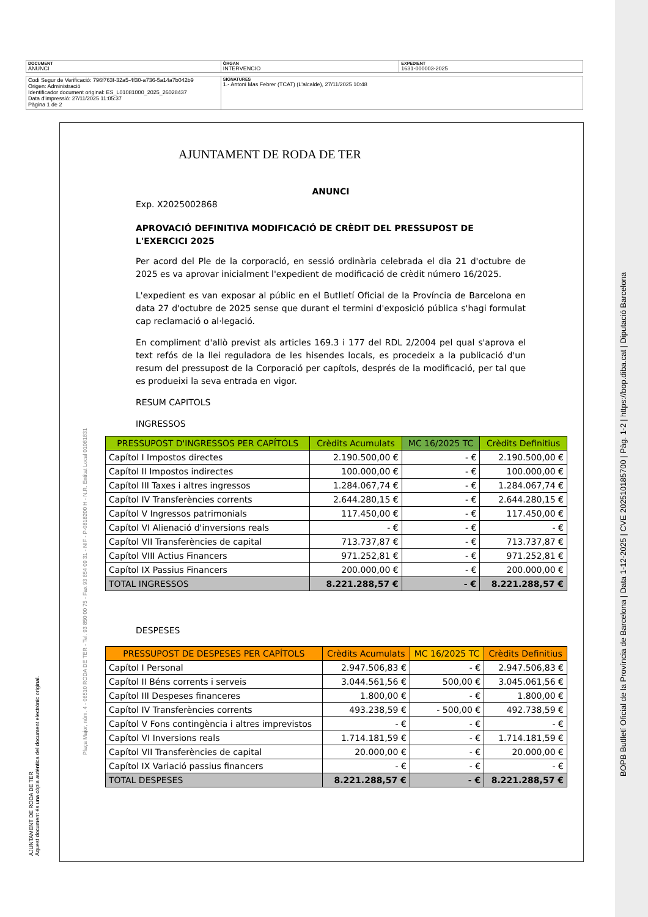| DOCUMENT ANUNCI | ÒRGAN INTERVENCIO | EXPEDIENT 1631-000003-2025 |
| Codi Segur de Verificació: 796f763f-32a5-4f30-a736-5a14a7b042b9 Origen: Administració Identificador document original: ES_L01081000_2025_26028437 Data d'impressió: 27/11/2025 11:05:37 Pàgina 1 de 2 | SIGNATURES 1.- Antoni Mas Febrer (TCAT) (L'alcalde), 27/11/2025 10:48 |
AJUNTAMENT DE RODA DE TER
ANUNCI
Exp. X2025002868
APROVACIÓ DEFINITIVA MODIFICACIÓ DE CRÈDIT DEL PRESSUPOST DE L'EXERCICI 2025
Per acord del Ple de la corporació, en sessió ordinària celebrada el dia 21 d'octubre de 2025 es va aprovar inicialment l'expedient de modificació de crèdit número 16/2025.
L'expedient es van exposar al públic en el Butlletí Oficial de la Província de Barcelona en data 27 d'octubre de 2025 sense que durant el termini d'exposició pública s'hagi formulat cap reclamació o al·legació.
En compliment d'allò previst als articles 169.3 i 177 del RDL 2/2004 pel qual s'aprova el text refós de la llei reguladora de les hisendes locals, es procedeix a la publicació d'un resum del pressupost de la Corporació per capítols, després de la modificació, per tal que es produeixi la seva entrada en vigor.
RESUM CAPITOLS
INGRESSOS
| PRESSUPOST D'INGRESSOS PER CAPÍTOLS | Crèdits Acumulats | MC 16/2025 TC | Crèdits Definitius |
| --- | --- | --- | --- |
| Capítol I Impostos directes | 2.190.500,00 € | - € | 2.190.500,00 € |
| Capítol II Impostos indirectes | 100.000,00 € | - € | 100.000,00 € |
| Capítol III Taxes i altres ingressos | 1.284.067,74 € | - € | 1.284.067,74 € |
| Capítol IV Transferències corrents | 2.644.280,15 € | - € | 2.644.280,15 € |
| Capítol V Ingressos patrimonials | 117.450,00 € | - € | 117.450,00 € |
| Capítol VI Alienació d'inversions reals | - € | - € | - € |
| Capítol VII Transferències de capital | 713.737,87 € | - € | 713.737,87 € |
| Capítol VIII Actius Financers | 971.252,81 € | - € | 971.252,81 € |
| Capítol IX Passius Financers | 200.000,00 € | - € | 200.000,00 € |
| TOTAL INGRESSOS | 8.221.288,57 € | - € | 8.221.288,57 € |
DESPESES
| PRESSUPOST DE DESPESES PER CAPÍTOLS | Crèdits Acumulats | MC 16/2025 TC | Crèdits Definitius |
| --- | --- | --- | --- |
| Capítol I Personal | 2.947.506,83 € | - € | 2.947.506,83 € |
| Capítol II Béns corrents i serveis | 3.044.561,56 € | 500,00 € | 3.045.061,56 € |
| Capítol III Despeses financeres | 1.800,00 € | - € | 1.800,00 € |
| Capítol IV Transferències corrents | 493.238,59 € | - 500,00 € | 492.738,59 € |
| Capítol V Fons contingència i altres imprevistos | - € | - € | - € |
| Capítol VI Inversions reals | 1.714.181,59 € | - € | 1.714.181,59 € |
| Capítol VII Transferències de capital | 20.000,00 € | - € | 20.000,00 € |
| Capítol IX Variació passius financers | - € | - € | - € |
| TOTAL DESPESES | 8.221.288,57 € | - € | 8.221.288,57 € |
Plaça Major, núm. 4 - 08510 RODA DE TER - Tel. 93 850 00 75 - Fax 93 854 09 31 - NIF - P-0818200 H - N.R. Entitat Local 01081831
AJUNTAMENT DE RODA DE TER
Aquest document és una còpia autèntica del document electrònic original.
BOPB Butlletí Oficial de la Província de Barcelona | Data 1-12-2025 | CVE 202510185700 | Pàg. 1-2 | https://bop.diba.cat | Diputació Barcelona